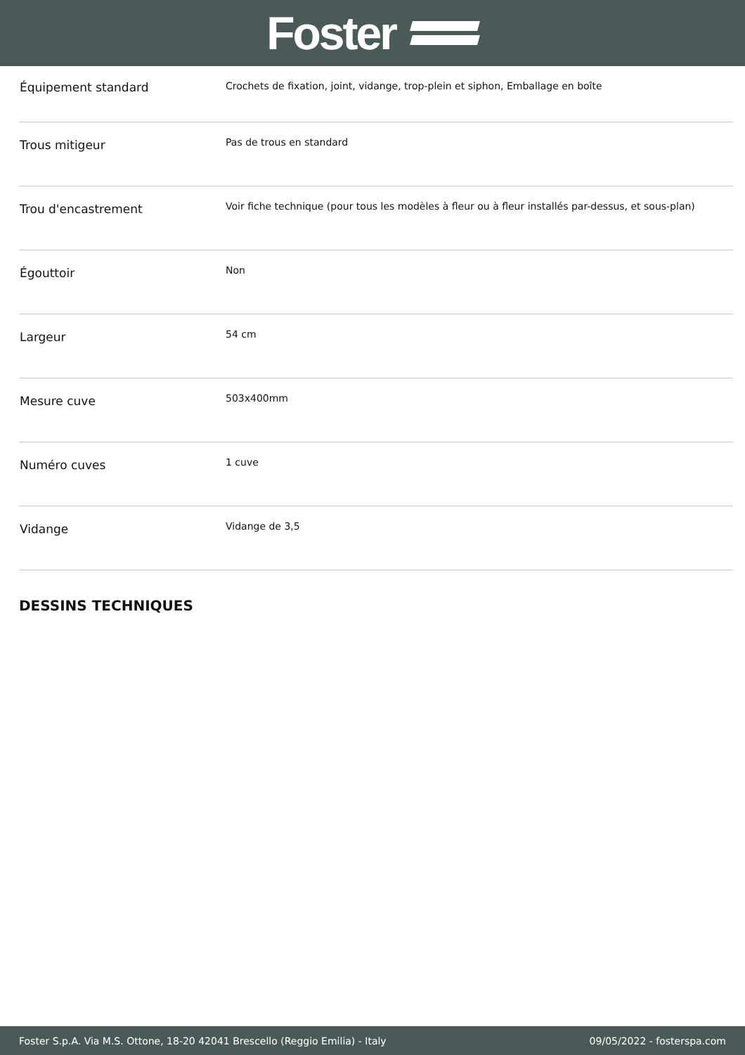Foster
| Équipement standard | Crochets de fixation, joint, vidange, trop-plein et siphon, Emballage en boîte |
| Trous mitigeur | Pas de trous en standard |
| Trou d'encastrement | Voir fiche technique (pour tous les modèles à fleur ou à fleur installés par-dessus, et sous-plan) |
| Égouttoir | Non |
| Largeur | 54 cm |
| Mesure cuve | 503x400mm |
| Numéro cuves | 1 cuve |
| Vidange | Vidange de 3,5 |
DESSINS TECHNIQUES
Foster S.p.A. Via M.S. Ottone, 18-20 42041 Brescello (Reggio Emilia) - Italy 09/05/2022 - fosterspa.com